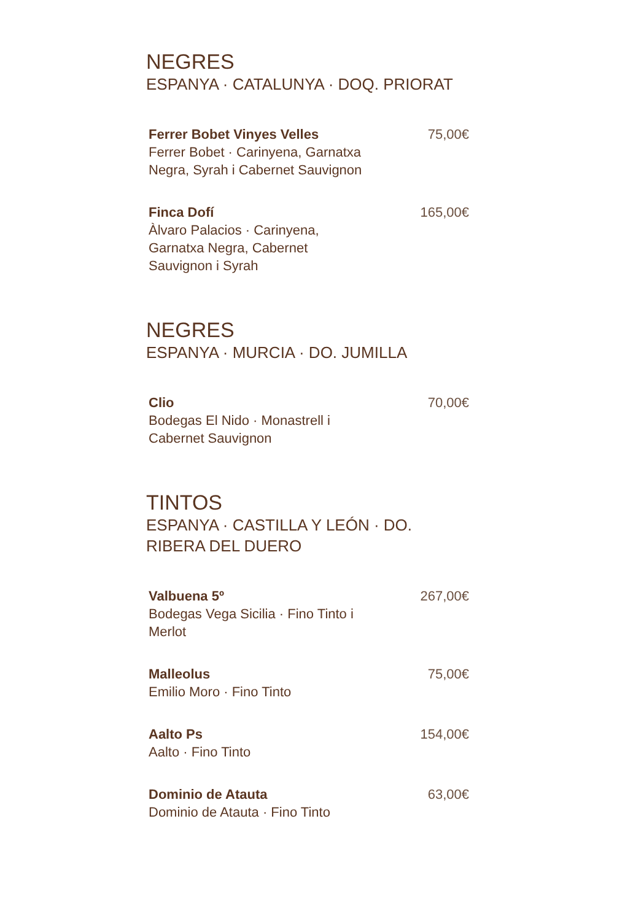NEGRES
ESPANYA · CATALUNYA · DOQ. PRIORAT
Ferrer Bobet Vinyes Velles
Ferrer Bobet · Carinyena, Garnatxa Negra, Syrah i Cabernet Sauvignon
75,00€
Finca Dofí
Àlvaro Palacios · Carinyena, Garnatxa Negra, Cabernet Sauvignon i Syrah
165,00€
NEGRES
ESPANYA · MURCIA · DO. JUMILLA
Clio
Bodegas El Nido · Monastrell i Cabernet Sauvignon
70,00€
TINTOS
ESPANYA · CASTILLA Y LEÓN · DO. RIBERA DEL DUERO
Valbuena 5º
Bodegas Vega Sicilia · Fino Tinto i Merlot
267,00€
Malleolus
Emilio Moro · Fino Tinto
75,00€
Aalto Ps
Aalto · Fino Tinto
154,00€
Dominio de Atauta
Dominio de Atauta · Fino Tinto
63,00€